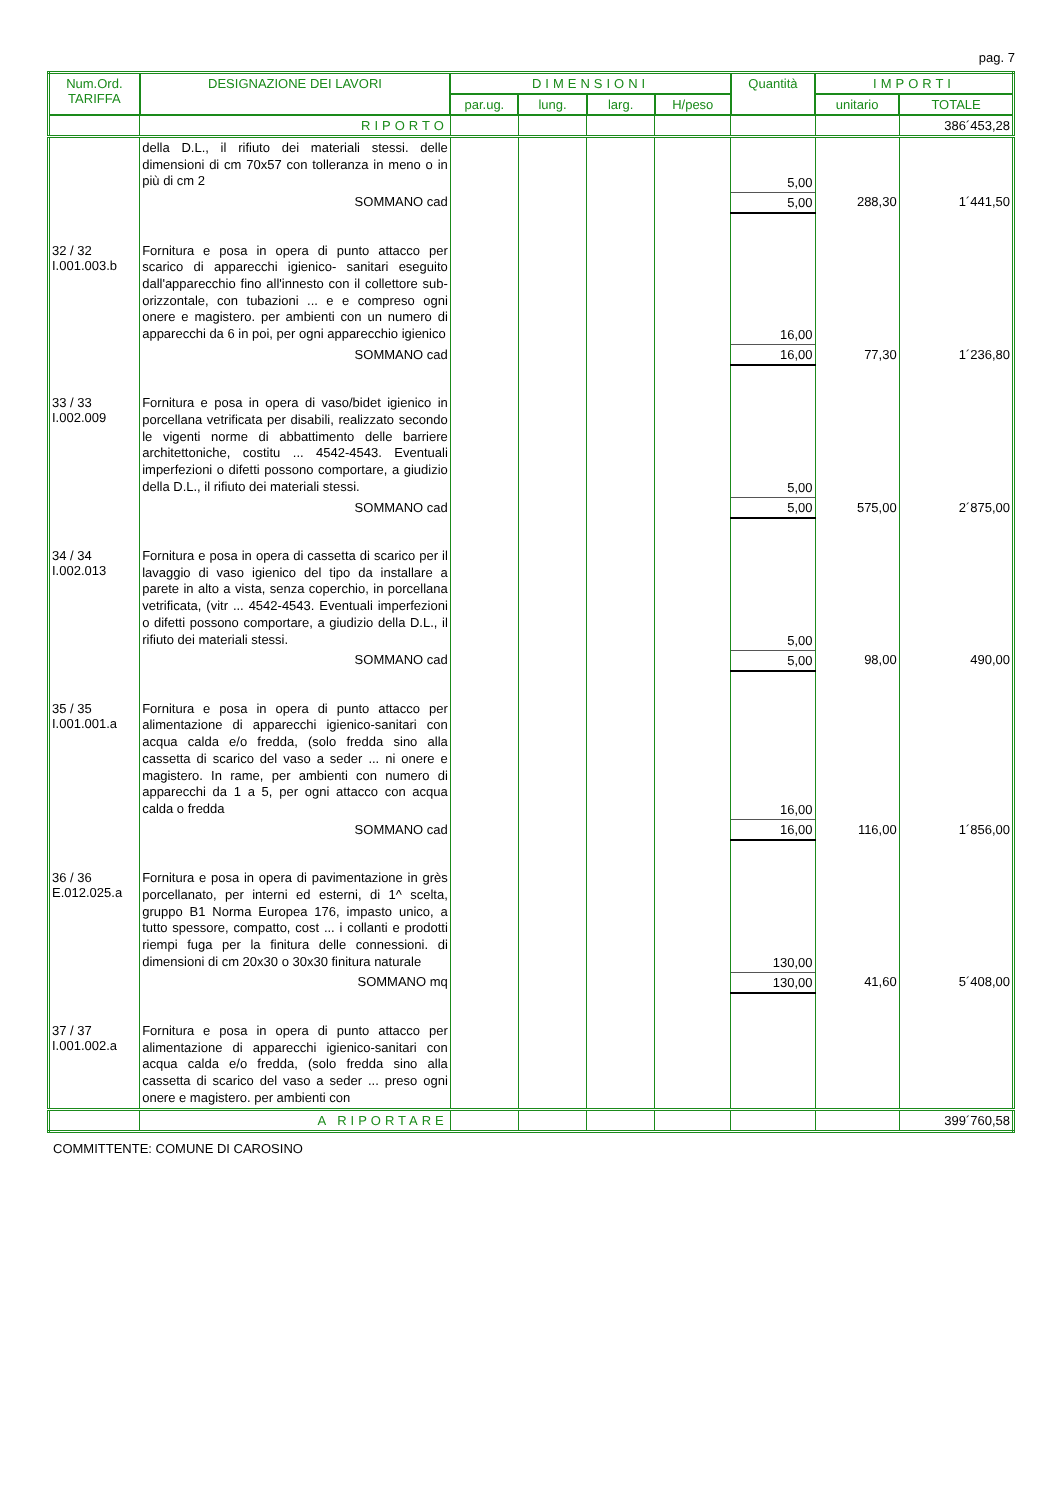pag. 7
| Num.Ord. TARIFFA | DESIGNAZIONE DEI LAVORI | DIMENSIONI | | | | Quantità | IMPORTI | |
| --- | --- | --- | --- | --- | --- | --- | --- | --- |
| | | par.ug. | lung. | larg. | H/peso | | unitario | TOTALE |
| | RIPORTO | | | | | | | 386´453,28 |
| | della D.L., il rifiuto dei materiali stessi. delle dimensioni di cm 70x57 con tolleranza in meno o in più di cm 2 | | | | | 5,00 | | |
| | SOMMANO cad | | | | | 5,00 | 288,30 | 1´441,50 |
| 32 / 32 I.001.003.b | Fornitura e posa in opera di punto attacco per scarico di apparecchi igienico- sanitari eseguito dall'apparecchio fino all'innesto con il collettore sub-orizzontale, con tubazioni ... e e compreso ogni onere e magistero. per ambienti con un numero di apparecchi da 6 in poi, per ogni apparecchio igienico | | | | | 16,00 | | |
| | SOMMANO cad | | | | | 16,00 | 77,30 | 1´236,80 |
| 33 / 33 I.002.009 | Fornitura e posa in opera di vaso/bidet igienico in porcellana vetrificata per disabili, realizzato secondo le vigenti norme di abbattimento delle barriere architettoniche, costitu ... 4542-4543. Eventuali imperfezioni o difetti possono comportare, a giudizio della D.L., il rifiuto dei materiali stessi. | | | | | 5,00 | | |
| | SOMMANO cad | | | | | 5,00 | 575,00 | 2´875,00 |
| 34 / 34 I.002.013 | Fornitura e posa in opera di cassetta di scarico per il lavaggio di vaso igienico del tipo da installare a parete in alto a vista, senza coperchio, in porcellana vetrificata, (vitr ... 4542-4543. Eventuali imperfezioni o difetti possono comportare, a giudizio della D.L., il rifiuto dei materiali stessi. | | | | | 5,00 | | |
| | SOMMANO cad | | | | | 5,00 | 98,00 | 490,00 |
| 35 / 35 I.001.001.a | Fornitura e posa in opera di punto attacco per alimentazione di apparecchi igienico-sanitari con acqua calda e/o fredda, (solo fredda sino alla cassetta di scarico del vaso a seder ... ni onere e magistero. In rame, per ambienti con numero di apparecchi da 1 a 5, per ogni attacco con acqua calda o fredda | | | | | 16,00 | | |
| | SOMMANO cad | | | | | 16,00 | 116,00 | 1´856,00 |
| 36 / 36 E.012.025.a | Fornitura e posa in opera di pavimentazione in grès porcellanato, per interni ed esterni, di 1^ scelta, gruppo B1 Norma Europea 176, impasto unico, a tutto spessore, compatto, cost ... i collanti e prodotti riempi fuga per la finitura delle connessioni. di dimensioni di cm 20x30 o 30x30 finitura naturale | | | | | 130,00 | | |
| | SOMMANO mq | | | | | 130,00 | 41,60 | 5´408,00 |
| 37 / 37 I.001.002.a | Fornitura e posa in opera di punto attacco per alimentazione di apparecchi igienico-sanitari con acqua calda e/o fredda, (solo fredda sino alla cassetta di scarico del vaso a seder ... preso ogni onere e magistero. per ambienti con | | | | | | | |
| | A RIPORTARE | | | | | | | 399´760,58 |
COMMITTENTE: COMUNE DI CAROSINO